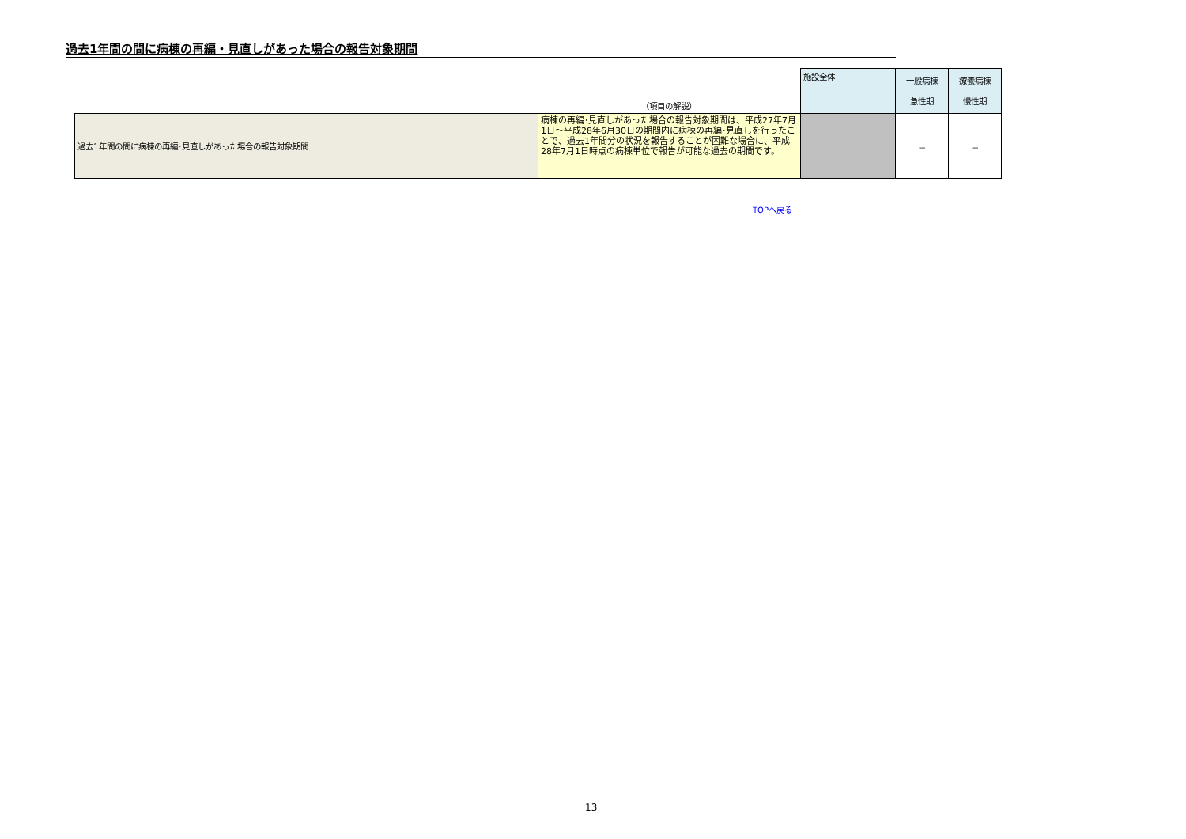過去1年間の間に病棟の再編・見直しがあった場合の報告対象期間
| | （項目の解説） | 施設全体 | 一般病棟 急性期 | 療養病棟 慢性期 |
| --- | --- | --- | --- | --- |
| 過去1年間の間に病棟の再編･見直しがあった場合の報告対象期間 | 病棟の再編･見直しがあった場合の報告対象期間は、平成27年7月1日～平成28年6月30日の期間内に病棟の再編･見直しを行ったことで、過去1年間分の状況を報告することが困難な場合に、平成28年7月1日時点の病棟単位で報告が可能な過去の期間です。 | | － | － |
TOPへ戻る
13